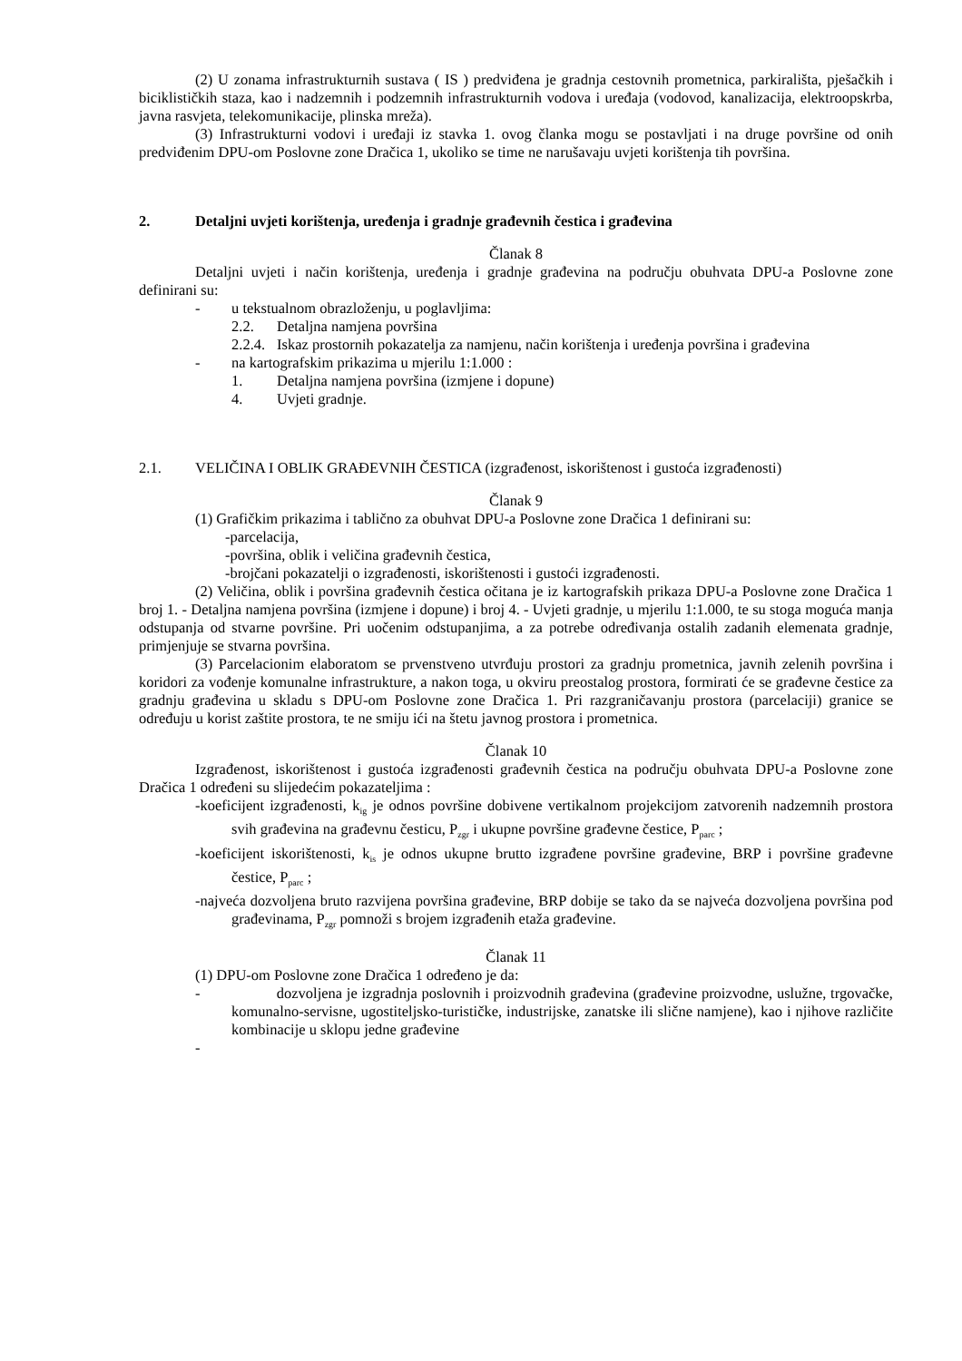(2) U zonama infrastrukturnih sustava ( IS ) predviđena je gradnja cestovnih prometnica, parkirališta, pješačkih i biciklističkih staza, kao i nadzemnih i podzemnih infrastrukturnih vodova i uređaja (vodovod, kanalizacija, elektroopskrba, javna rasvjeta, telekomunikacije, plinska mreža).
(3) Infrastrukturni vodovi i uređaji iz stavka 1. ovog članka mogu se postavljati i na druge površine od onih predviđenim DPU-om Poslovne zone Dračica 1, ukoliko se time ne narušavaju uvjeti korištenja tih površina.
2. Detaljni uvjeti korištenja, uređenja i gradnje građevnih čestica i građevina
Članak 8
Detaljni uvjeti i način korištenja, uređenja i gradnje građevina na području obuhvata DPU-a Poslovne zone definirani su:
- u tekstualnom obrazloženju, u poglavljima:
2.2. Detaljna namjena površina
2.2.4. Iskaz prostornih pokazatelja za namjenu, način korištenja i uređenja površina i građevina
- na kartografskim prikazima u mjerilu 1:1.000 :
1. Detaljna namjena površina (izmjene i dopune)
4. Uvjeti gradnje.
2.1. VELIČINA I OBLIK GRAĐEVNIH ČESTICA (izgrađenost, iskorištenost i gustoća izgrađenosti)
Članak 9
(1) Grafičkim prikazima i tablično za obuhvat DPU-a Poslovne zone Dračica 1 definirani su:
-parcelacija,
-površina, oblik i veličina građevnih čestica,
-brojčani pokazatelji o izgrađenosti, iskorištenosti i gustoći izgrađenosti.
(2) Veličina, oblik i površina građevnih čestica očitana je iz kartografskih prikaza DPU-a Poslovne zone Dračica 1 broj 1. - Detaljna namjena površina (izmjene i dopune) i broj 4. - Uvjeti gradnje, u mjerilu 1:1.000, te su stoga moguća manja odstupanja od stvarne površine. Pri uočenim odstupanjima, a za potrebe određivanja ostalih zadanih elemenata gradnje, primjenjuje se stvarna površina.
(3) Parcelacionim elaboratom se prvenstveno utvrđuju prostori za gradnju prometnica, javnih zelenih površina i koridori za vođenje komunalne infrastrukture, a nakon toga, u okviru preostalog prostora, formirati će se građevne čestice za gradnju građevina u skladu s DPU-om Poslovne zone Dračica 1. Pri razgraničavanju prostora (parcelaciji) granice se određuju u korist zaštite prostora, te ne smiju ići na štetu javnog prostora i prometnica.
Članak 10
Izgrađenost, iskorištenost i gustoća izgrađenosti građevnih čestica na području obuhvata DPU-a Poslovne zone Dračica 1 određeni su slijedećim pokazateljima :
-koeficijent izgrađenosti, k<sub>ig</sub> je odnos površine dobivene vertikalnom projekcijom zatvorenih nadzemnih prostora svih građevina na građevnu česticu, P<sub>zgr</sub> i ukupne površine građevne čestice, P<sub>parc</sub> ;
-koeficijent iskorištenosti, k<sub>is</sub> je odnos ukupne brutto izgrađene površine građevine, BRP i površine građevne čestice, P<sub>parc</sub> ;
-najveća dozvoljena bruto razvijena površina građevine, BRP dobije se tako da se najveća dozvoljena površina pod građevinama, P<sub>zgr</sub> pomnoži s brojem izgrađenih etaža građevine.
Članak 11
(1) DPU-om Poslovne zone Dračica 1 određeno je da:
- dozvoljena je izgradnja poslovnih i proizvodnih građevina (građevine proizvodne, uslužne, trgovačke, komunalno-servisne, ugostiteljsko-turističke, industrijske, zanatske ili slične namjene), kao i njihove različite kombinacije u sklopu jedne građevine
-